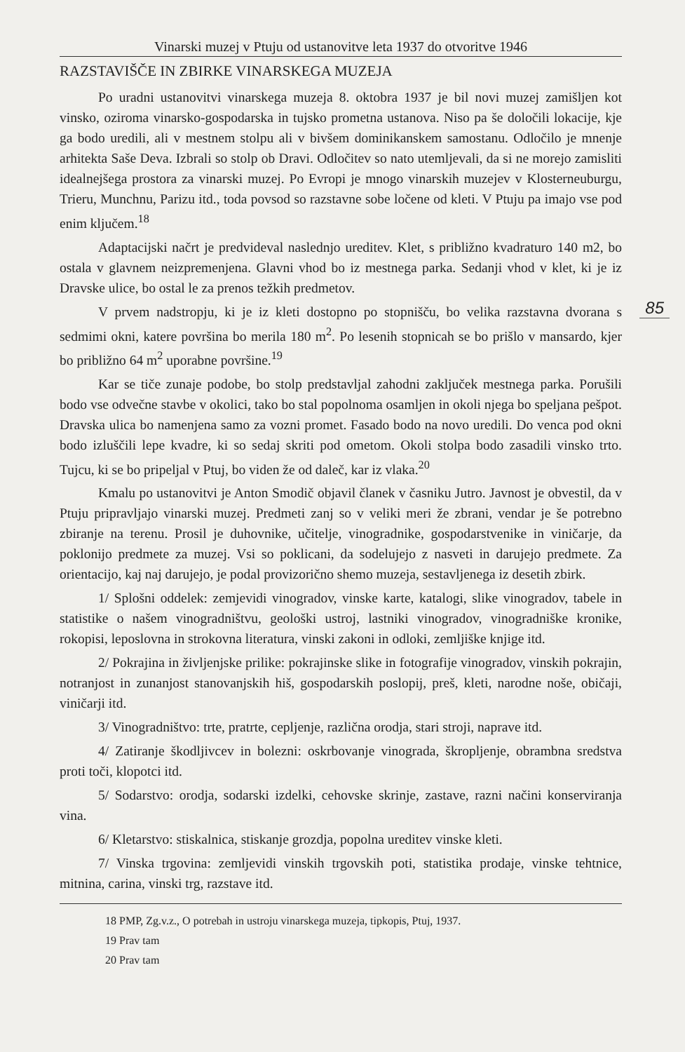Vinarski muzej v Ptuju od ustanovitve leta 1937 do otvoritve 1946
85
RAZSTAVIŠČE IN ZBIRKE VINARSKEGA MUZEJA
Po uradni ustanovitvi vinarskega muzeja 8. oktobra 1937 je bil novi muzej zamišljen kot vinsko, oziroma vinarsko-gospodarska in tujsko prometna ustanova. Niso pa še določili lokacije, kje ga bodo uredili, ali v mestnem stolpu ali v bivšem dominikanskem samostanu. Odločilo je mnenje arhitekta Saše Deva. Izbrali so stolp ob Dravi. Odločitev so nato utemljevali, da si ne morejo zamisliti idealnejšega prostora za vinarski muzej. Po Evropi je mnogo vinarskih muzejev v Klosterneuburgu, Trieru, Munchnu, Parizu itd., toda povsod so razstavne sobe ločene od kleti. V Ptuju pa imajo vse pod enim ključem.<sup>18</sup>
Adaptacijski načrt je predvideval naslednjo ureditev. Klet, s približno kvadraturo 140 m2, bo ostala v glavnem neizpremenjena. Glavni vhod bo iz mestnega parka. Sedanji vhod v klet, ki je iz Dravske ulice, bo ostal le za prenos težkih predmetov.
V prvem nadstropju, ki je iz kleti dostopno po stopnišču, bo velika razstavna dvorana s sedmimi okni, katere površina bo merila 180 m<sup>2</sup>. Po lesenih stopnicah se bo prišlo v mansardo, kjer bo približno 64 m<sup>2</sup> uporabne površine.<sup>19</sup>
Kar se tiče zunaje podobe, bo stolp predstavljal zahodni zaključek mestnega parka. Porušili bodo vse odvečne stavbe v okolici, tako bo stal popolnoma osamljen in okoli njega bo speljana pešpot. Dravska ulica bo namenjena samo za vozni promet. Fasado bodo na novo uredili. Do venca pod okni bodo izluščili lepe kvadre, ki so sedaj skriti pod ometom. Okoli stolpa bodo zasadili vinsko trto. Tujcu, ki se bo pripeljal v Ptuj, bo viden že od daleč, kar iz vlaka.<sup>20</sup>
Kmalu po ustanovitvi je Anton Smodič objavil članek v časniku Jutro. Javnost je obvestil, da v Ptuju pripravljajo vinarski muzej. Predmeti zanj so v veliki meri že zbrani, vendar je še potrebno zbiranje na terenu. Prosil je duhovnike, učitelje, vinogradnike, gospodarstvenike in viničarje, da poklonijo predmete za muzej. Vsi so poklicani, da sodelujejo z nasveti in darujejo predmete. Za orientacijo, kaj naj darujejo, je podal provizorično shemo muzeja, sestavljenega iz desetih zbirk.
1/ Splošni oddelek: zemjevidi vinogradov, vinske karte, katalogi, slike vinogradov, tabele in statistike o našem vinogradništvu, geološki ustroj, lastniki vinogradov, vinogradniške kronike, rokopisi, leposlovna in strokovna literatura, vinski zakoni in odloki, zemljiške knjige itd.
2/ Pokrajina in življenjske prilike: pokrajinske slike in fotografije vinogradov, vinskih pokrajin, notranjost in zunanjost stanovanjskih hiš, gospodarskih poslopij, preš, kleti, narodne noše, običaji, viničarji itd.
3/ Vinogradništvo: trte, pratrte, cepljenje, različna orodja, stari stroji, naprave itd.
4/ Zatiranje škodljivcev in bolezni: oskrbovanje vinograda, škropljenje, obrambna sredstva proti toči, klopotci itd.
5/ Sodarstvo: orodja, sodarski izdelki, cehovske skrinje, zastave, razni načini konserviranja vina.
6/ Kletarstvo: stiskalnica, stiskanje grozdja, popolna ureditev vinske kleti.
7/ Vinska trgovina: zemljevidi vinskih trgovskih poti, statistika prodaje, vinske tehtnice, mitnina, carina, vinski trg, razstave itd.
18 PMP, Zg.v.z., O potrebah in ustroju vinarskega muzeja, tipkopis, Ptuj, 1937.
19 Prav tam
20 Prav tam